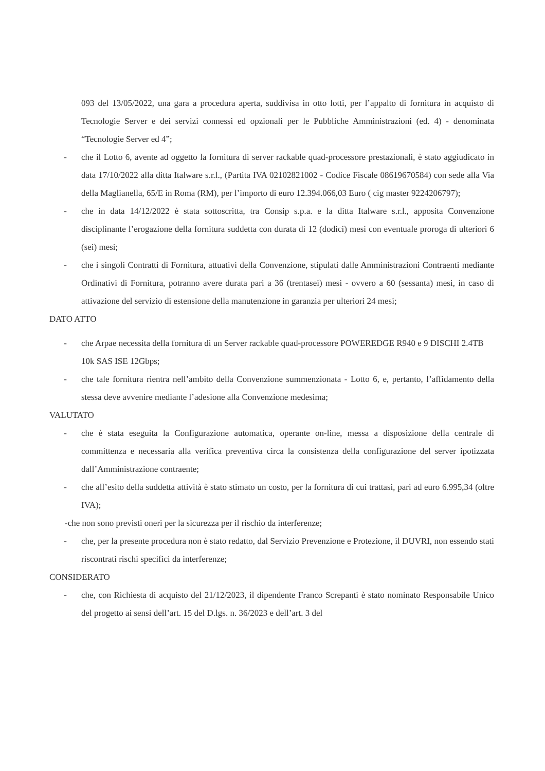093 del 13/05/2022, una gara a procedura aperta, suddivisa in otto lotti, per l’appalto di fornitura in acquisto di Tecnologie Server e dei servizi connessi ed opzionali per le Pubbliche Amministrazioni (ed. 4) - denominata “Tecnologie Server ed 4”;
- che il Lotto 6, avente ad oggetto la fornitura di server rackable quad-processore prestazionali, è stato aggiudicato in data 17/10/2022 alla ditta Italware s.r.l., (Partita IVA 02102821002 - Codice Fiscale 08619670584) con sede alla Via della Maglianella, 65/E in Roma (RM), per l’importo di euro 12.394.066,03 Euro ( cig master 9224206797);
- che in data 14/12/2022 è stata sottoscritta, tra Consip s.p.a. e la ditta Italware s.r.l., apposita Convenzione disciplinante l’erogazione della fornitura suddetta con durata di 12 (dodici) mesi con eventuale proroga di ulteriori 6 (sei) mesi;
- che i singoli Contratti di Fornitura, attuativi della Convenzione, stipulati dalle Amministrazioni Contraenti mediante Ordinativi di Fornitura, potranno avere durata pari a 36 (trentasei) mesi - ovvero a 60 (sessanta) mesi, in caso di attivazione del servizio di estensione della manutenzione in garanzia per ulteriori 24 mesi;
DATO ATTO
- che Arpae necessita della fornitura di un Server rackable quad-processore POWEREDGE R940 e 9 DISCHI 2.4TB 10k SAS ISE 12Gbps;
- che tale fornitura rientra nell’ambito della Convenzione summenzionata - Lotto 6, e, pertanto, l’affidamento della stessa deve avvenire mediante l’adesione alla Convenzione medesima;
VALUTATO
- che è stata eseguita la Configurazione automatica, operante on-line, messa a disposizione della centrale di committenza e necessaria alla verifica preventiva circa la consistenza della configurazione del server ipotizzata dall’Amministrazione contraente;
- che all’esito della suddetta attività è stato stimato un costo, per la fornitura di cui trattasi, pari ad euro 6.995,34 (oltre IVA);
-che non sono previsti oneri per la sicurezza per il rischio da interferenze;
- che, per la presente procedura non è stato redatto, dal Servizio Prevenzione e Protezione, il DUVRI, non essendo stati riscontrati rischi specifici da interferenze;
CONSIDERATO
- che, con Richiesta di acquisto del 21/12/2023, il dipendente Franco Screpanti è stato nominato Responsabile Unico del progetto ai sensi dell’art. 15 del D.lgs. n. 36/2023 e dell’art. 3 del